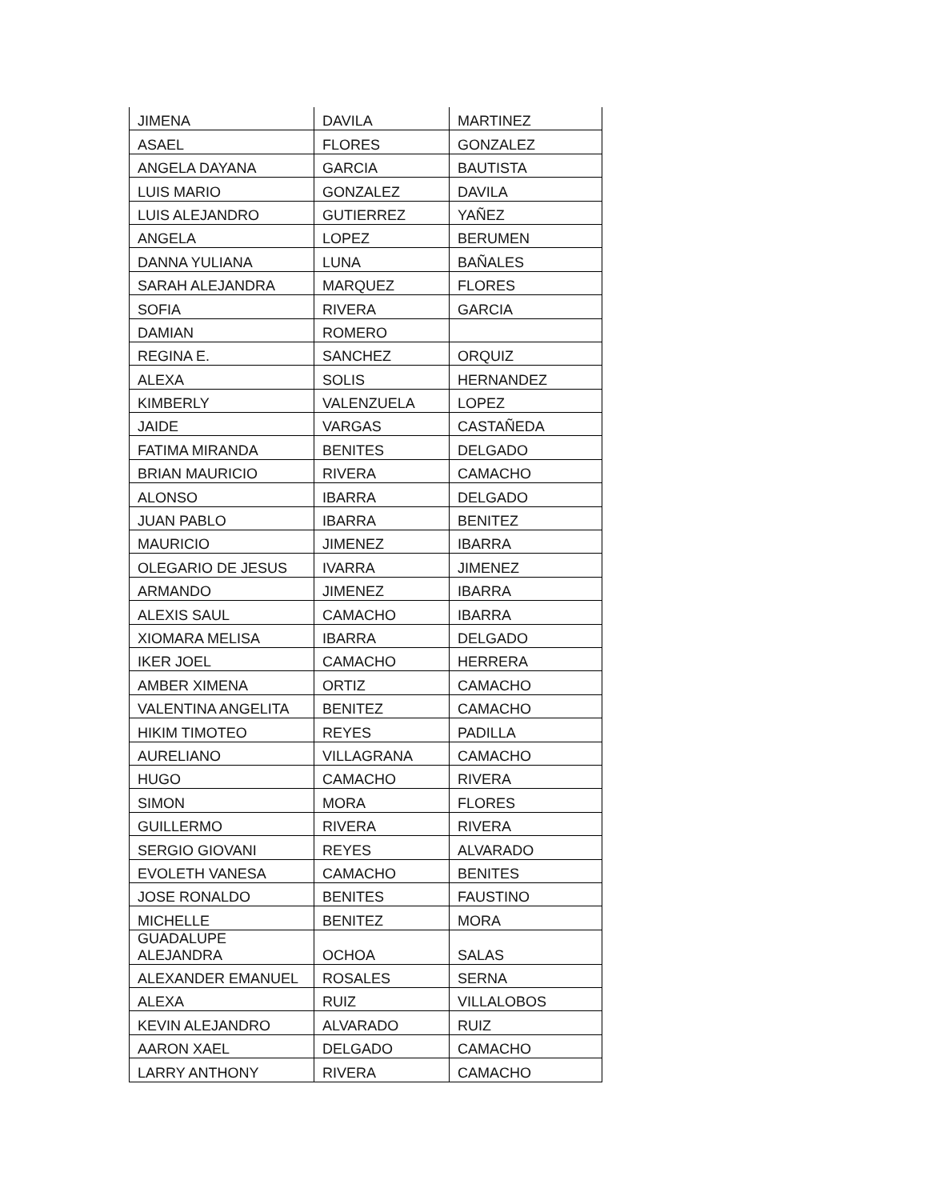| JIMENA | DAVILA | MARTINEZ |
| ASAEL | FLORES | GONZALEZ |
| ANGELA DAYANA | GARCIA | BAUTISTA |
| LUIS MARIO | GONZALEZ | DAVILA |
| LUIS ALEJANDRO | GUTIERREZ | YAÑEZ |
| ANGELA | LOPEZ | BERUMEN |
| DANNA YULIANA | LUNA | BAÑALES |
| SARAH ALEJANDRA | MARQUEZ | FLORES |
| SOFIA | RIVERA | GARCIA |
| DAMIAN | ROMERO | |
| REGINA E. | SANCHEZ | ORQUIZ |
| ALEXA | SOLIS | HERNANDEZ |
| KIMBERLY | VALENZUELA | LOPEZ |
| JAIDE | VARGAS | CASTAÑEDA |
| FATIMA MIRANDA | BENITES | DELGADO |
| BRIAN MAURICIO | RIVERA | CAMACHO |
| ALONSO | IBARRA | DELGADO |
| JUAN PABLO | IBARRA | BENITEZ |
| MAURICIO | JIMENEZ | IBARRA |
| OLEGARIO DE JESUS | IVARRA | JIMENEZ |
| ARMANDO | JIMENEZ | IBARRA |
| ALEXIS SAUL | CAMACHO | IBARRA |
| XIOMARA MELISA | IBARRA | DELGADO |
| IKER JOEL | CAMACHO | HERRERA |
| AMBER XIMENA | ORTIZ | CAMACHO |
| VALENTINA ANGELITA | BENITEZ | CAMACHO |
| HIKIM TIMOTEO | REYES | PADILLA |
| AURELIANO | VILLAGRANA | CAMACHO |
| HUGO | CAMACHO | RIVERA |
| SIMON | MORA | FLORES |
| GUILLERMO | RIVERA | RIVERA |
| SERGIO GIOVANI | REYES | ALVARADO |
| EVOLETH VANESA | CAMACHO | BENITES |
| JOSE RONALDO | BENITES | FAUSTINO |
| MICHELLE | BENITEZ | MORA |
| GUADALUPE ALEJANDRA | OCHOA | SALAS |
| ALEXANDER EMANUEL | ROSALES | SERNA |
| ALEXA | RUIZ | VILLALOBOS |
| KEVIN ALEJANDRO | ALVARADO | RUIZ |
| AARON XAEL | DELGADO | CAMACHO |
| LARRY ANTHONY | RIVERA | CAMACHO |